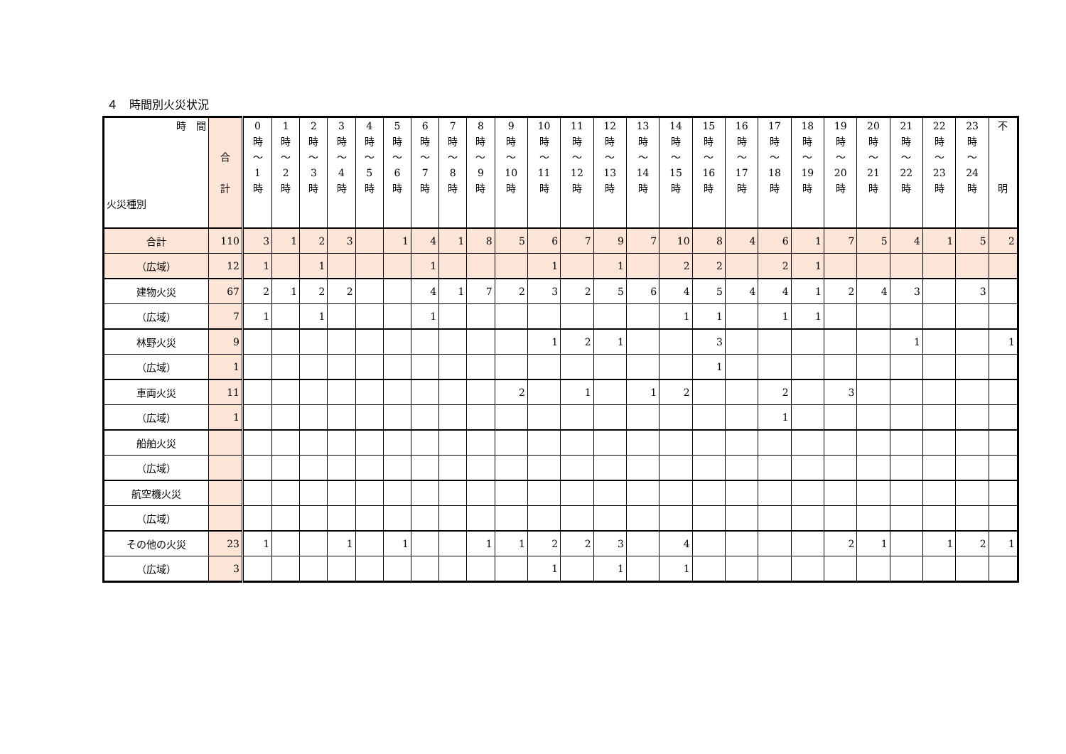４　時間別火災状況
| 時 間 火災種別 | 合 計 | 0 時 ～ 1 時 | 1 時 ～ 2 時 | 2 時 ～ 3 時 | 3 時 ～ 4 時 | 4 時 ～ 5 時 | 5 時 ～ 6 時 | 6 時 ～ 7 時 | 7 時 ～ 8 時 | 8 時 ～ 9 時 | 9 時 ～ 10 時 | 10 時 ～ 11 時 | 11 時 ～ 12 時 | 12 時 ～ 13 時 | 13 時 ～ 14 時 | 14 時 ～ 15 時 | 15 時 ～ 16 時 | 16 時 ～ 17 時 | 17 時 ～ 18 時 | 18 時 ～ 19 時 | 19 時 ～ 20 時 | 20 時 ～ 21 時 | 21 時 ～ 22 時 | 22 時 ～ 23 時 | 23 時 ～ 24 時 | 不 明 |
| --- | --- | --- | --- | --- | --- | --- | --- | --- | --- | --- | --- | --- | --- | --- | --- | --- | --- | --- | --- | --- | --- | --- | --- | --- | --- | --- |
| 合計 | 110 | 3 | 1 | 2 | 3 | | 1 | 4 | 1 | 8 | 5 | 6 | 7 | 9 | 7 | 10 | 8 | 4 | 6 | 1 | 7 | 5 | 4 | 1 | 5 | 2 |
| （広域） | 12 | 1 | | 1 | | | | 1 | | | | 1 | | 1 | | 2 | 2 | | 2 | 1 | | | | | | |
| 建物火災 | 67 | 2 | 1 | 2 | 2 | | | 4 | 1 | 7 | 2 | 3 | 2 | 5 | 6 | 4 | 5 | 4 | 4 | 1 | 2 | 4 | 3 | | 3 | |
| （広域） | 7 | 1 | | 1 | | | | 1 | | | | | | | | 1 | 1 | | 1 | 1 | | | | | | |
| 林野火災 | 9 | | | | | | | | | | | 1 | 2 | 1 | | | 3 | | | | | | 1 | | | 1 |
| （広域） | 1 | | | | | | | | | | | | | | | | 1 | | | | | | | | | |
| 車両火災 | 11 | | | | | | | | | | 2 | | 1 | | 1 | 2 | | | 2 | | 3 | | | | | |
| （広域） | 1 | | | | | | | | | | | | | | | | | | 1 | | | | | | | |
| 船舶火災 | | | | | | | | | | | | | | | | | | | | | | | | | | |
| （広域） | | | | | | | | | | | | | | | | | | | | | | | | | | |
| 航空機火災 | | | | | | | | | | | | | | | | | | | | | | | | | | |
| （広域） | | | | | | | | | | | | | | | | | | | | | | | | | | |
| その他の火災 | 23 | 1 | | | 1 | | 1 | | | 1 | 1 | 2 | 2 | 3 | | 4 | | | | | 2 | 1 | | 1 | 2 | 1 |
| （広域） | 3 | | | | | | | | | | | 1 | | 1 | | 1 | | | | | | | | | | |